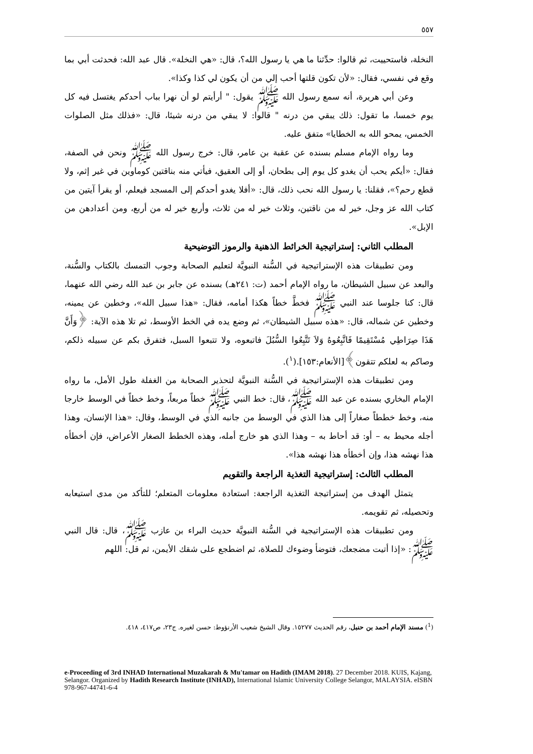٥٥٧
النخلة، فاستحييت، ثم قالوا: حدِّثنا ما هي يا رسول الله؟، قال: «هي النخلة». قال عبد الله: فحدثت أبي بما وقع في نفسي، فقال: «لأن تكون قلتها أحب إلي من أن يكون لي كذا وكذا».
وعن أبي هريرة، أنه سمع رسول الله ﷺ يقول: " أرأيتم لو أن نهرا بباب أحدكم يغتسل فيه كل يوم خمسا، ما تقول: ذلك يبقي من درنه " قالوا: لا يبقي من درنه شيئا، قال: «فذلك مثل الصلوات الخمس، يمحو الله به الخطايا» متفق عليه.
وما رواه الإمام مسلم بسنده عن عقبة بن عامر، قال: خرج رسول الله ﷺ ونحن في الصفة، فقال: «أيكم يحب أن يغدو كل يوم إلى بطحان، أو إلى العقيق، فيأتي منه بناقتين كوماوين في غير إثم، ولا قطع رحم؟»، فقلنا: يا رسول الله نحب ذلك، قال: «أفلا يغدو أحدكم إلى المسجد فيعلم، أو يقرأ آيتين من كتاب الله عز وجل، خير له من ناقتين، وثلاث خير له من ثلاث، وأربع خير له من أربع، ومن أعدادهن من الإبل».
المطلب الثاني: إستراتيجية الخرائط الذهنية والرموز التوضيحية
ومن تطبيقات هذه الإستراتيجية في السُّنة النبويَّة لتعليم الصحابة وجوب التمسك بالكتاب والسُّنة، والبعد عن سبيل الشيطان، ما رواه الإمام أحمد (ت: ٢٤١هـ) بسنده عن جابر بن عبد الله رضي الله عنهما، قال: كنا جلوسا عند النبي ﷺ فخطَّ خطاً هكذا أمامه، فقال: «هذا سبيل الله»، وخطين عن يمينه، وخطين عن شماله، قال: «هذه سبيل الشيطان»، ثم وضع يده في الخط الأوسط، ثم تلا هذه الآية: ﴿وَأَنَّ هَذَا صِرَاطِي مُسْتَقِيمًا فَاتَّبِعُوهُ وَلاَ تَتَّبِعُوا السُّبُلَ فاتبعوه، ولا تتبعوا السبل، فتفرق بكم عن سبيله ذلكم، وصاكم به لعلكم تتقون﴾[الأنعام:١٥٣].(<sup>١</sup>).
ومن تطبيقات هذه الإستراتيجية في السُّنة النبويَّة لتحذير الصحابة من الغفلة طول الأمل، ما رواه الإمام البخاري بسنده عن عبد الله ﷺ، قال: خط النبي ﷺ خطاً مربعاً، وخط خطاً في الوسط خارجا منه، وخط خططاً صغاراً إلى هذا الذي في الوسط من جانبه الذي في الوسط، وقال: «هذا الإنسان، وهذا أجله محيط به – أو: قد أحاط به – وهذا الذي هو خارج أمله، وهذه الخطط الصغار الأعراض، فإن أخطأه هذا نهشه هذا، وإن أخطأه هذا نهشه هذا».
المطلب الثالث: إستراتيجية التغذية الراجعة والتقويم
يتمثل الهدف من إستراتيجة التغذية الراجعة: استعادة معلومات المتعلم؛ للتأكد من مدى استيعابه وتحصيله، ثم تقويمه.
ومن تطبيقات هذه الإستراتيجية في السُّنة النبويَّة حديث البراء بن عازب ﷺ، قال: قال النبي ﷺ: «إذا أتيت مضجعك، فتوضأ وضوءك للصلاة، ثم اضطجع على شقك الأيمن، ثم قل: اللهم
(<sup>1</sup>) مسند الإمام أحمد بن حنبل، رقم الحديث ١٥٢٧٧. وقال الشيخ شعيب الأرنؤوط: حسن لغيره. ج٢٣، ص٤١٧، ٤١٨.
e-Proceeding of 3rd INHAD International Muzakarah & Mu'tamar on Hadith (IMAM 2018). 27 December 2018. KUIS, Kajang, Selangor. Organized by Hadith Research Institute (INHAD), International Islamic University College Selangor, MALAYSIA. eISBN 978-967-44741-6-4